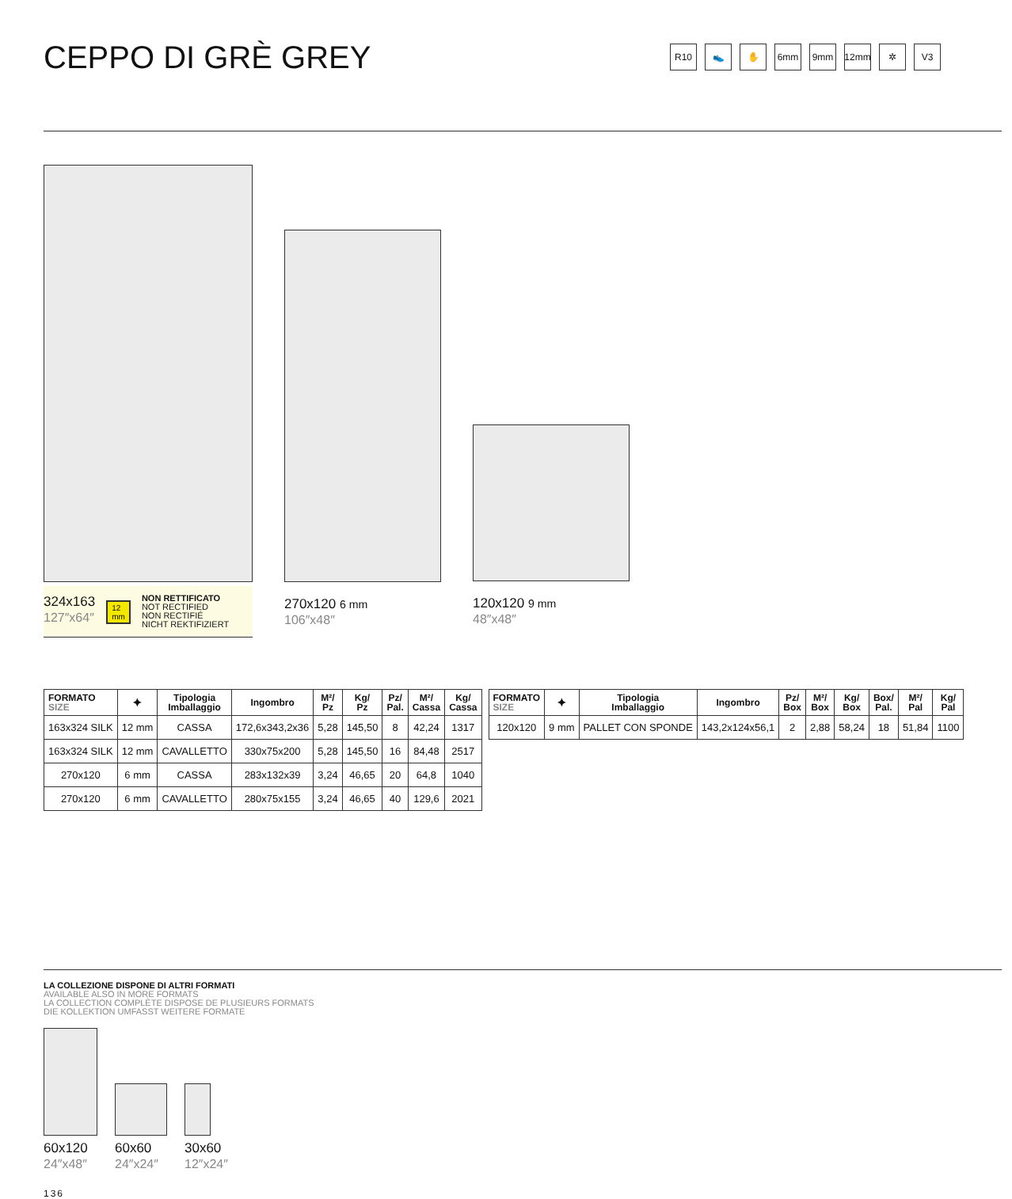CEPPO DI GRÈ GREY
R10 👟 ✋ 6mm 9mm 12mm ✲ V3
324x163
127″x64″
12
mm
NON RETTIFICATO
NOT RECTIFIED
NON RECTIFIÉ
NICHT REKTIFIZIERT
270x120 6 mm
106″x48″
120x120 9 mm
48″x48″
| FORMATO SIZE | ⯌ | Tipologia Imballaggio | Ingombro | M²/ Pz | Kg/ Pz | Pz/ Pal. | M²/ Cassa | Kg/ Cassa |
| --- | --- | --- | --- | --- | --- | --- | --- | --- |
| 163x324 SILK | 12 mm | CASSA | 172,6x343,2x36 | 5,28 | 145,50 | 8 | 42,24 | 1317 |
| 163x324 SILK | 12 mm | CAVALLETTO | 330x75x200 | 5,28 | 145,50 | 16 | 84,48 | 2517 |
| 270x120 | 6 mm | CASSA | 283x132x39 | 3,24 | 46,65 | 20 | 64,8 | 1040 |
| 270x120 | 6 mm | CAVALLETTO | 280x75x155 | 3,24 | 46,65 | 40 | 129,6 | 2021 |
| FORMATO SIZE | ⯌ | Tipologia Imballaggio | Ingombro | Pz/ Box | M²/ Box | Kg/ Box | Box/ Pal. | M²/ Pal | Kg/ Pal |
| --- | --- | --- | --- | --- | --- | --- | --- | --- | --- |
| 120x120 | 9 mm | PALLET CON SPONDE | 143,2x124x56,1 | 2 | 2,88 | 58,24 | 18 | 51,84 | 1100 |
LA COLLEZIONE DISPONE DI ALTRI FORMATI
AVAILABLE ALSO IN MORE FORMATS
LA COLLECTION COMPLÈTE DISPOSE DE PLUSIEURS FORMATS
DIE KOLLEKTION UMFASST WEITERE FORMATE
60x120
24″x48″
60x60
24″x24″
30x60
12″x24″
136